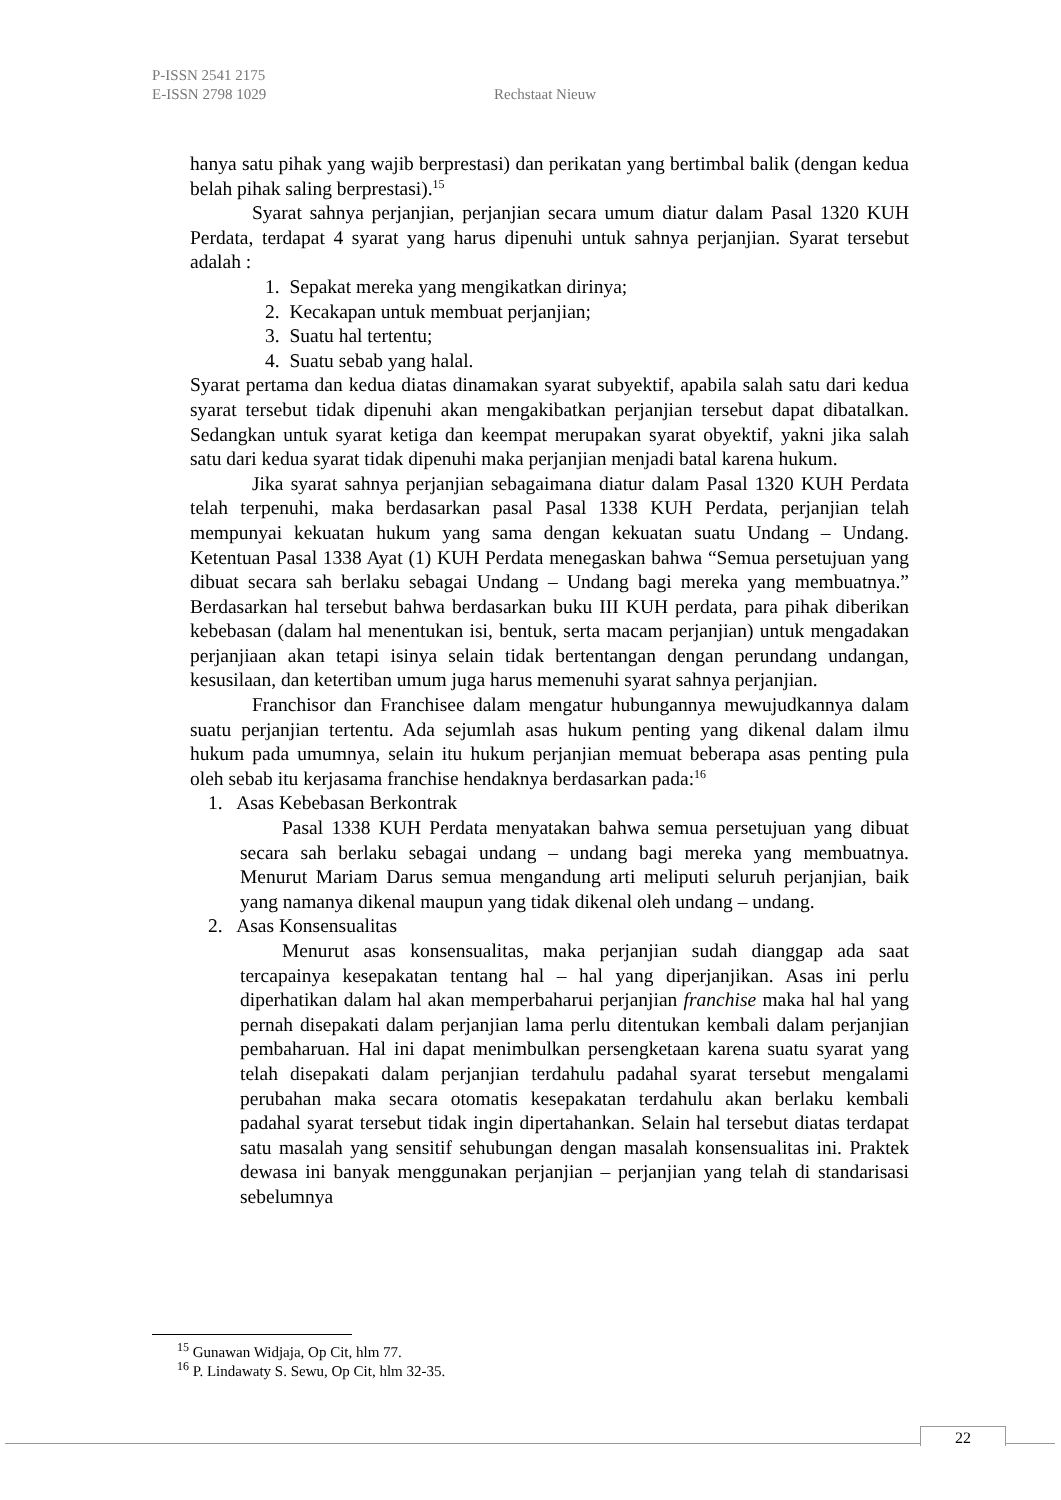P-ISSN 2541 2175
E-ISSN 2798 1029
Rechstaat Nieuw
hanya satu pihak yang wajib berprestasi) dan perikatan yang bertimbal balik (dengan kedua belah pihak saling berprestasi).<sup>15</sup>
Syarat sahnya perjanjian, perjanjian secara umum diatur dalam Pasal 1320 KUH Perdata, terdapat 4 syarat yang harus dipenuhi untuk sahnya perjanjian. Syarat tersebut adalah :
1. Sepakat mereka yang mengikatkan dirinya;
2. Kecakapan untuk membuat perjanjian;
3. Suatu hal tertentu;
4. Suatu sebab yang halal.
Syarat pertama dan kedua diatas dinamakan syarat subyektif, apabila salah satu dari kedua syarat tersebut tidak dipenuhi akan mengakibatkan perjanjian tersebut dapat dibatalkan. Sedangkan untuk syarat ketiga dan keempat merupakan syarat obyektif, yakni jika salah satu dari kedua syarat tidak dipenuhi maka perjanjian menjadi batal karena hukum.
Jika syarat sahnya perjanjian sebagaimana diatur dalam Pasal 1320 KUH Perdata telah terpenuhi, maka berdasarkan pasal Pasal 1338 KUH Perdata, perjanjian telah mempunyai kekuatan hukum yang sama dengan kekuatan suatu Undang – Undang. Ketentuan Pasal 1338 Ayat (1) KUH Perdata menegaskan bahwa “Semua persetujuan yang dibuat secara sah berlaku sebagai Undang – Undang bagi mereka yang membuatnya.” Berdasarkan hal tersebut bahwa berdasarkan buku III KUH perdata, para pihak diberikan kebebasan (dalam hal menentukan isi, bentuk, serta macam perjanjian) untuk mengadakan perjanjiaan akan tetapi isinya selain tidak bertentangan dengan perundang undangan, kesusilaan, dan ketertiban umum juga harus memenuhi syarat sahnya perjanjian.
Franchisor dan Franchisee dalam mengatur hubungannya mewujudkannya dalam suatu perjanjian tertentu. Ada sejumlah asas hukum penting yang dikenal dalam ilmu hukum pada umumnya, selain itu hukum perjanjian memuat beberapa asas penting pula oleh sebab itu kerjasama franchise hendaknya berdasarkan pada:<sup>16</sup>
1. Asas Kebebasan Berkontrak
Pasal 1338 KUH Perdata menyatakan bahwa semua persetujuan yang dibuat secara sah berlaku sebagai undang – undang bagi mereka yang membuatnya. Menurut Mariam Darus semua mengandung arti meliputi seluruh perjanjian, baik yang namanya dikenal maupun yang tidak dikenal oleh undang – undang.
2. Asas Konsensualitas
Menurut asas konsensualitas, maka perjanjian sudah dianggap ada saat tercapainya kesepakatan tentang hal – hal yang diperjanjikan. Asas ini perlu diperhatikan dalam hal akan memperbaharui perjanjian franchise maka hal hal yang pernah disepakati dalam perjanjian lama perlu ditentukan kembali dalam perjanjian pembaharuan. Hal ini dapat menimbulkan persengketaan karena suatu syarat yang telah disepakati dalam perjanjian terdahulu padahal syarat tersebut mengalami perubahan maka secara otomatis kesepakatan terdahulu akan berlaku kembali padahal syarat tersebut tidak ingin dipertahankan. Selain hal tersebut diatas terdapat satu masalah yang sensitif sehubungan dengan masalah konsensualitas ini. Praktek dewasa ini banyak menggunakan perjanjian – perjanjian yang telah di standarisasi sebelumnya
<sup>15</sup> Gunawan Widjaja, Op Cit, hlm 77.
<sup>16</sup> P. Lindawaty S. Sewu, Op Cit, hlm 32-35.
22